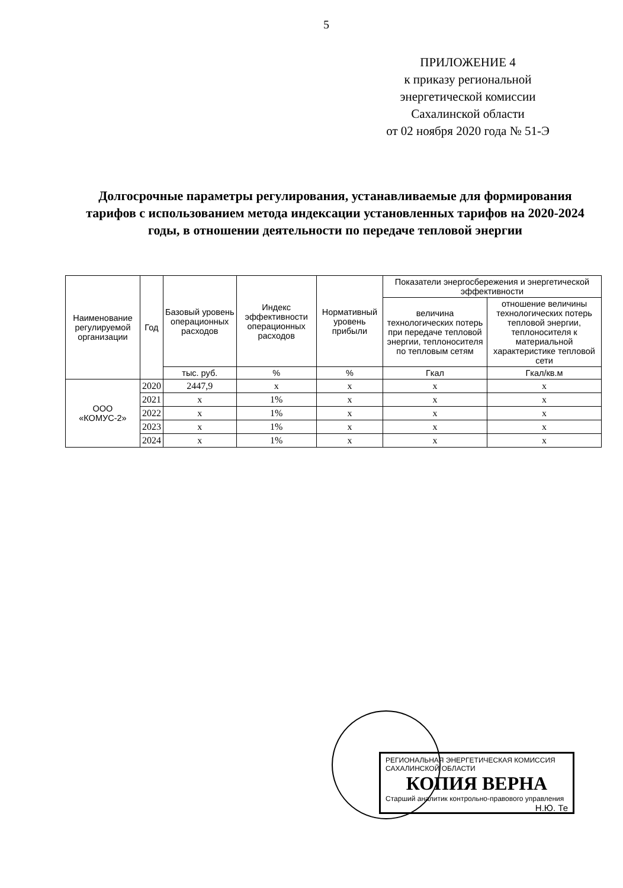5
ПРИЛОЖЕНИЕ 4
к приказу региональной
энергетической комиссии
Сахалинской области
от 02 ноября 2020 года № 51-Э
Долгосрочные параметры регулирования, устанавливаемые для формирования тарифов с использованием метода индексации установленных тарифов на 2020-2024 годы, в отношении деятельности по передаче тепловой энергии
| Наименование регулируемой организации | Год | Базовый уровень операционных расходов | Индекс эффективности операционных расходов | Нормативный уровень прибыли | Показатели энергосбережения и энергетической эффективности | |
| --- | --- | --- | --- | --- | --- | --- |
| | | | | | величина технологических потерь при передаче тепловой энергии, теплоносителя по тепловым сетям | отношение величины технологических потерь тепловой энергии, теплоносителя к материальной характеристике тепловой сети |
| | | тыс. руб. | % | % | Гкал | Гкал/кв.м |
| ООО «КОМУС-2» | 2020 | 2447,9 | х | х | х | х |
| | 2021 | х | 1% | х | х | х |
| | 2022 | х | 1% | х | х | х |
| | 2023 | х | 1% | х | х | х |
| | 2024 | х | 1% | х | х | х |
РЕГИОНАЛЬНАЯ ЭНЕРГЕТИЧЕСКАЯ КОМИССИЯ САХАЛИНСКОЙ ОБЛАСТИ
КОПИЯ ВЕРНА
Старший аналитик контрольно-правового управления
Н.Ю. Те